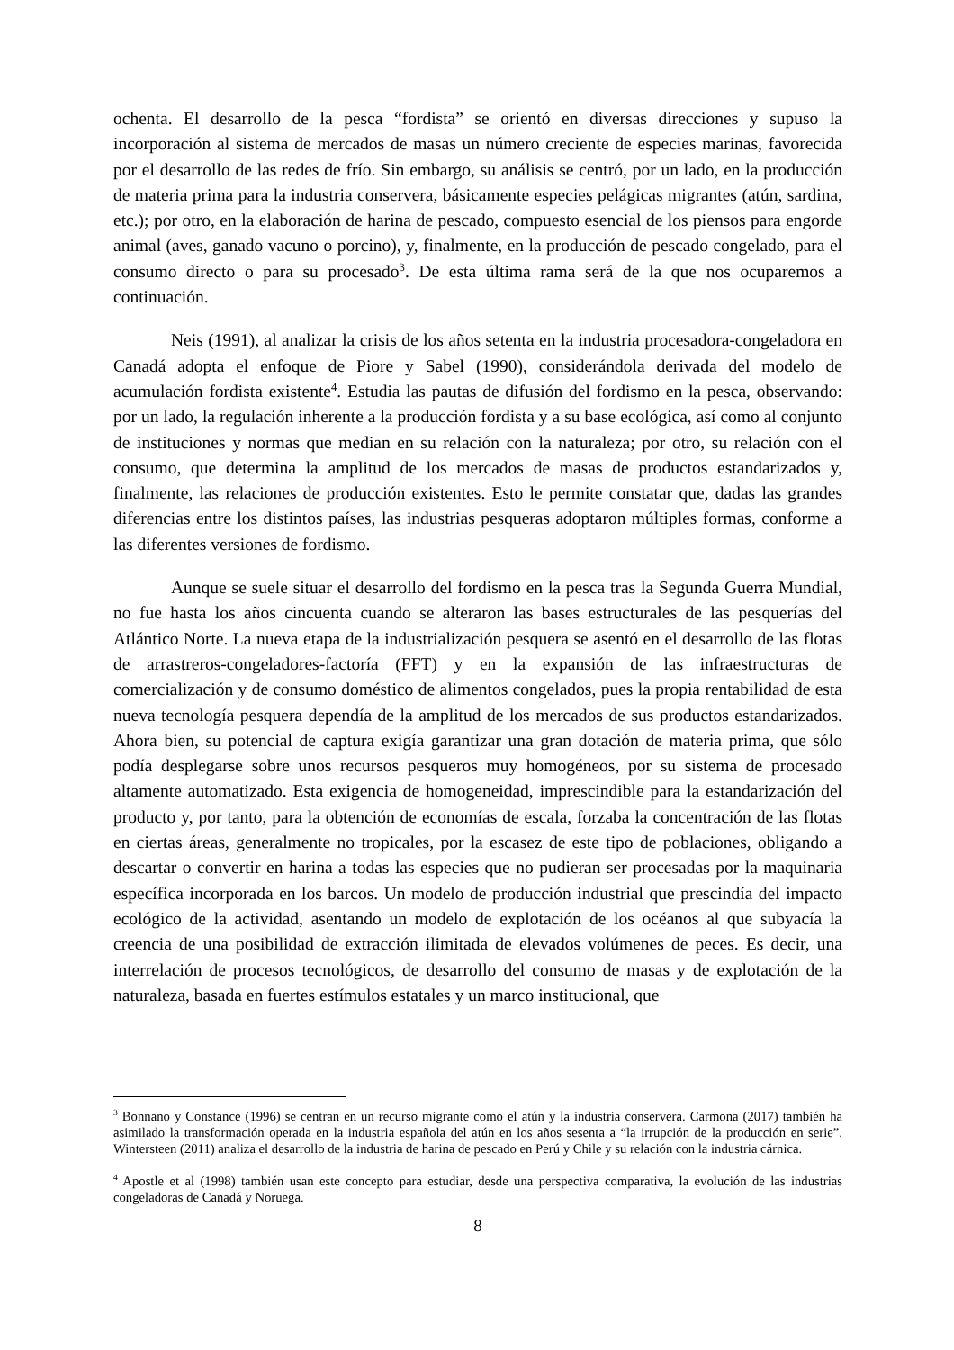ochenta. El desarrollo de la pesca “fordista” se orientó en diversas direcciones y supuso la incorporación al sistema de mercados de masas un número creciente de especies marinas, favorecida por el desarrollo de las redes de frío. Sin embargo, su análisis se centró, por un lado, en la producción de materia prima para la industria conservera, básicamente especies pelágicas migrantes (atún, sardina, etc.); por otro, en la elaboración de harina de pescado, compuesto esencial de los piensos para engorde animal (aves, ganado vacuno o porcino), y, finalmente, en la producción de pescado congelado, para el consumo directo o para su procesado<sup>3</sup>. De esta última rama será de la que nos ocuparemos a continuación.
Neis (1991), al analizar la crisis de los años setenta en la industria procesadora-congeladora en Canadá adopta el enfoque de Piore y Sabel (1990), considerándola derivada del modelo de acumulación fordista existente<sup>4</sup>. Estudia las pautas de difusión del fordismo en la pesca, observando: por un lado, la regulación inherente a la producción fordista y a su base ecológica, así como al conjunto de instituciones y normas que median en su relación con la naturaleza; por otro, su relación con el consumo, que determina la amplitud de los mercados de masas de productos estandarizados y, finalmente, las relaciones de producción existentes. Esto le permite constatar que, dadas las grandes diferencias entre los distintos países, las industrias pesqueras adoptaron múltiples formas, conforme a las diferentes versiones de fordismo.
Aunque se suele situar el desarrollo del fordismo en la pesca tras la Segunda Guerra Mundial, no fue hasta los años cincuenta cuando se alteraron las bases estructurales de las pesquerías del Atlántico Norte. La nueva etapa de la industrialización pesquera se asentó en el desarrollo de las flotas de arrastreros-congeladores-factoría (FFT) y en la expansión de las infraestructuras de comercialización y de consumo doméstico de alimentos congelados, pues la propia rentabilidad de esta nueva tecnología pesquera dependía de la amplitud de los mercados de sus productos estandarizados. Ahora bien, su potencial de captura exigía garantizar una gran dotación de materia prima, que sólo podía desplegarse sobre unos recursos pesqueros muy homogéneos, por su sistema de procesado altamente automatizado. Esta exigencia de homogeneidad, imprescindible para la estandarización del producto y, por tanto, para la obtención de economías de escala, forzaba la concentración de las flotas en ciertas áreas, generalmente no tropicales, por la escasez de este tipo de poblaciones, obligando a descartar o convertir en harina a todas las especies que no pudieran ser procesadas por la maquinaria específica incorporada en los barcos. Un modelo de producción industrial que prescindía del impacto ecológico de la actividad, asentando un modelo de explotación de los océanos al que subyacía la creencia de una posibilidad de extracción ilimitada de elevados volúmenes de peces. Es decir, una interrelación de procesos tecnológicos, de desarrollo del consumo de masas y de explotación de la naturaleza, basada en fuertes estímulos estatales y un marco institucional, que
<sup>3</sup> Bonnano y Constance (1996) se centran en un recurso migrante como el atún y la industria conservera. Carmona (2017) también ha asimilado la transformación operada en la industria española del atún en los años sesenta a “la irrupción de la producción en serie”. Wintersteen (2011) analiza el desarrollo de la industria de harina de pescado en Perú y Chile y su relación con la industria cárnica.
<sup>4</sup> Apostle et al (1998) también usan este concepto para estudiar, desde una perspectiva comparativa, la evolución de las industrias congeladoras de Canadá y Noruega.
8